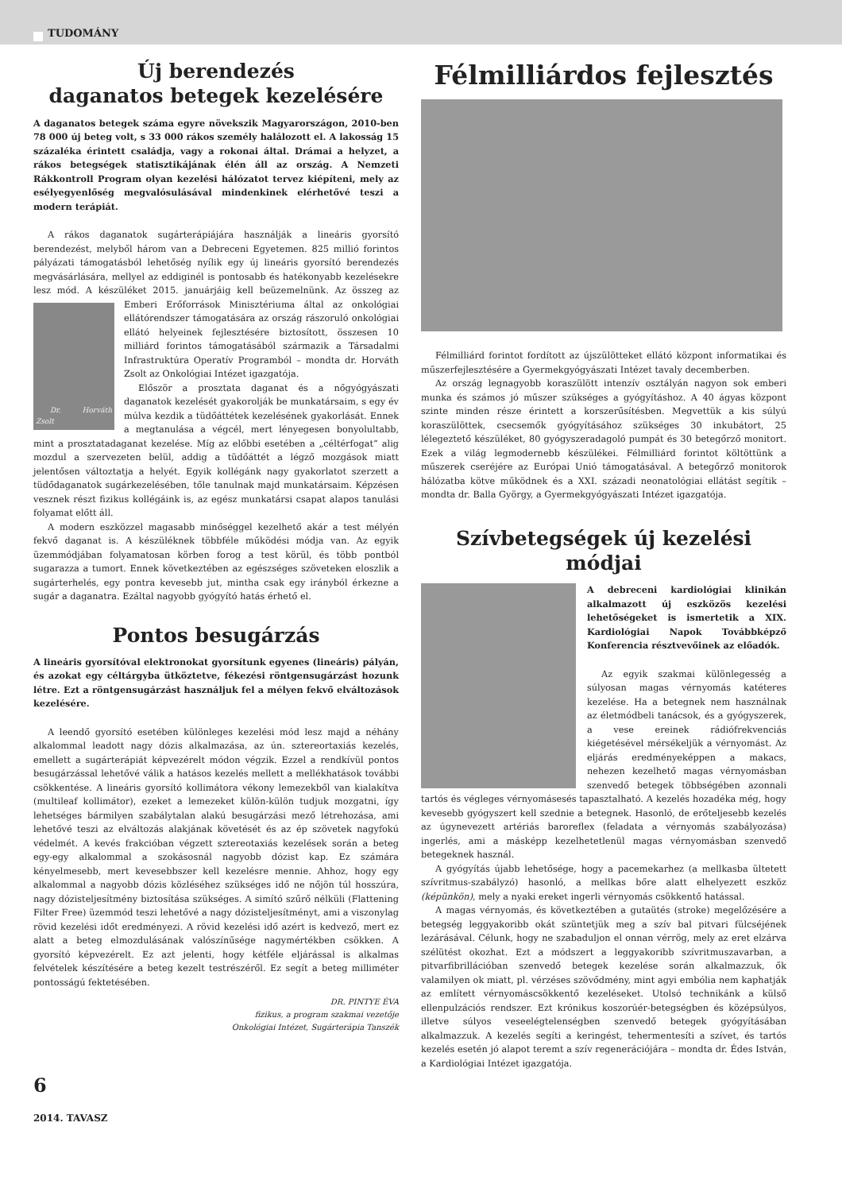TUDOMÁNY
Új berendezés
daganatos betegek kezelésére
A daganatos betegek száma egyre növekszik Magyarországon, 2010-ben 78 000 új beteg volt, s 33 000 rákos személy halálozott el. A lakosság 15 százaléka érintett családja, vagy a rokonai által. Drámai a helyzet, a rákos betegségek statisztikájának élén áll az ország. A Nemzeti Rákkontroll Program olyan kezelési hálózatot tervez kiépíteni, mely az esélyegyenlőség megvalósulásával mindenkinek elérhetővé teszi a modern terápiát.
A rákos daganatok sugárterápiájára használják a lineáris gyorsító berendezést, melyből három van a Debreceni Egyetemen. 825 millió forintos pályázati támogatásból lehetőség nyílik egy új lineáris gyorsító berendezés megvásárlására, mellyel az eddiginél is pontosabb és hatékonyabb kezelésekre lesz mód. A készüléket 2015. januárjáig kell beüzemelnünk. Az összeg az
Dr. Horváth Zsolt
Emberi Erőforrások Minisztériuma által az onkológiai ellátórendszer támogatására az ország rászoruló onkológiai ellátó helyeinek fejlesztésére biztosított, összesen 10 milliárd forintos támogatásából származik a Társadalmi Infrastruktúra Operatív Programból – mondta dr. Horváth Zsolt az Onkológiai Intézet igazgatója.
Először a prosztata daganat és a nőgyógyászati daganatok kezelését gyakorolják be munkatársaim, s egy év múlva kezdik a tüdőáttétek kezelésének gyakorlását. Ennek a megtanulása a végcél, mert lényegesen bonyolultabb, mint a prosztatadaganat kezelése. Míg az előbbi esetében a „céltérfogat” alig mozdul a szervezeten belül, addig a tüdőáttét a légző mozgások miatt jelentősen változtatja a helyét. Egyik kollégánk nagy gyakorlatot szerzett a tüdődaganatok sugárkezelésében, tőle tanulnak majd munkatársaim. Képzésen vesznek részt fizikus kollégáink is, az egész munkatársi csapat alapos tanulási folyamat előtt áll.
A modern eszközzel magasabb minőséggel kezelhető akár a test mélyén fekvő daganat is. A készüléknek többféle működési módja van. Az egyik üzemmódjában folyamatosan körben forog a test körül, és több pontból sugarazza a tumort. Ennek következtében az egészséges szöveteken eloszlik a sugárterhelés, egy pontra kevesebb jut, mintha csak egy irányból érkezne a sugár a daganatra. Ezáltal nagyobb gyógyító hatás érhető el.
Pontos besugárzás
A lineáris gyorsítóval elektronokat gyorsítunk egyenes (lineáris) pályán, és azokat egy céltárgyba ütköztetve, fékezési röntgensugárzást hozunk létre. Ezt a röntgensugárzást használjuk fel a mélyen fekvő elváltozások kezelésére.
A leendő gyorsító esetében különleges kezelési mód lesz majd a néhány alkalommal leadott nagy dózis alkalmazása, az ún. sztereortaxiás kezelés, emellett a sugárterápiát képvezérelt módon végzik. Ezzel a rendkívül pontos besugárzással lehetővé válik a hatásos kezelés mellett a mellékhatások további csökkentése. A lineáris gyorsító kollimátora vékony lemezekből van kialakítva (multileaf kollimátor), ezeket a lemezeket külön-külön tudjuk mozgatni, így lehetséges bármilyen szabálytalan alakú besugárzási mező létrehozása, ami lehetővé teszi az elváltozás alakjának követését és az ép szövetek nagyfokú védelmét. A kevés frakcióban végzett sztereotaxiás kezelések során a beteg egy-egy alkalommal a szokásosnál nagyobb dózist kap. Ez számára kényelmesebb, mert kevesebbszer kell kezelésre mennie. Ahhoz, hogy egy alkalommal a nagyobb dózis közléséhez szükséges idő ne nőjön túl hosszúra, nagy dózisteljesítmény biztosítása szükséges. A simító szűrő nélküli (Flattening Filter Free) üzemmód teszi lehetővé a nagy dózisteljesítményt, ami a viszonylag rövid kezelési időt eredményezi. A rövid kezelési idő azért is kedvező, mert ez alatt a beteg elmozdulásának valószínűsége nagymértékben csökken. A gyorsító képvezérelt. Ez azt jelenti, hogy kétféle eljárással is alkalmas felvételek készítésére a beteg kezelt testrészéről. Ez segít a beteg milliméter pontosságú fektetésében.
DR. PINTYE ÉVA
fizikus, a program szakmai vezetője
Onkológiai Intézet, Sugárterápia Tanszék
Félmilliárdos fejlesztés
Félmilliárd forintot fordított az újszülötteket ellátó központ informatikai és műszerfejlesztésére a Gyermekgyógyászati Intézet tavaly decemberben.
Az ország legnagyobb koraszülött intenzív osztályán nagyon sok emberi munka és számos jó műszer szükséges a gyógyításhoz. A 40 ágyas központ szinte minden része érintett a korszerűsítésben. Megvettük a kis súlyú koraszülöttek, csecsemők gyógyításához szükséges 30 inkubátort, 25 lélegeztető készüléket, 80 gyógyszeradagoló pumpát és 30 betegőrző monitort. Ezek a világ legmodernebb készülékei. Félmilliárd forintot költöttünk a műszerek cseréjére az Európai Unió támogatásával. A betegőrző monitorok hálózatba kötve működnek és a XXI. századi neonatológiai ellátást segítik – mondta dr. Balla György, a Gyermekgyógyászati Intézet igazgatója.
Szívbetegségek új kezelési módjai
A debreceni kardiológiai klinikán alkalmazott új eszközös kezelési lehetőségeket is ismertetik a XIX. Kardiológiai Napok Továbbképző Konferencia résztvevőinek az előadók.
Az egyik szakmai különlegesség a súlyosan magas vérnyomás katéteres kezelése. Ha a betegnek nem használnak az életmódbeli tanácsok, és a gyógyszerek, a vese ereinek rádiófrekvenciás kiégetésével mérsékeljük a vérnyomást. Az eljárás eredményeképpen a makacs, nehezen kezelhető magas vérnyomásban szenvedő betegek többségében azonnali tartós és végleges vérnyomásesés tapasztalható. A kezelés hozadéka még, hogy kevesebb gyógyszert kell szednie a betegnek. Hasonló, de erőteljesebb kezelés az úgynevezett artériás baroreflex (feladata a vérnyomás szabályozása) ingerlés, ami a másképp kezelhetetlenül magas vérnyomásban szenvedő betegeknek használ.
A gyógyítás újabb lehetősége, hogy a pacemekarhez (a mellkasba ültetett szívritmus-szabályzó) hasonló, a mellkas bőre alatt elhelyezett eszköz (képünkön), mely a nyaki ereket ingerli vérnyomás csökkentő hatással.
A magas vérnyomás, és következtében a gutaütés (stroke) megelőzésére a betegség leggyakoribb okát szüntetjük meg a szív bal pitvari fülcséjének lezárásával. Célunk, hogy ne szabaduljon el onnan vérrög, mely az eret elzárva szélütést okozhat. Ezt a módszert a leggyakoribb szívritmuszavarban, a pitvarfibrillációban szenvedő betegek kezelése során alkalmazzuk, ők valamilyen ok miatt, pl. vérzéses szövődmény, mint agyi embólia nem kaphatják az említett vérnyomáscsökkentő kezeléseket. Utolsó technikánk a külső ellenpulzációs rendszer. Ezt krónikus koszorúér-betegségben és középsúlyos, illetve súlyos veseelégtelenségben szenvedő betegek gyógyításában alkalmazzuk. A kezelés segíti a keringést, tehermentesíti a szívet, és tartós kezelés esetén jó alapot teremt a szív regenerációjára – mondta dr. Édes István, a Kardiológiai Intézet igazgatója.
6
2014. TAVASZ